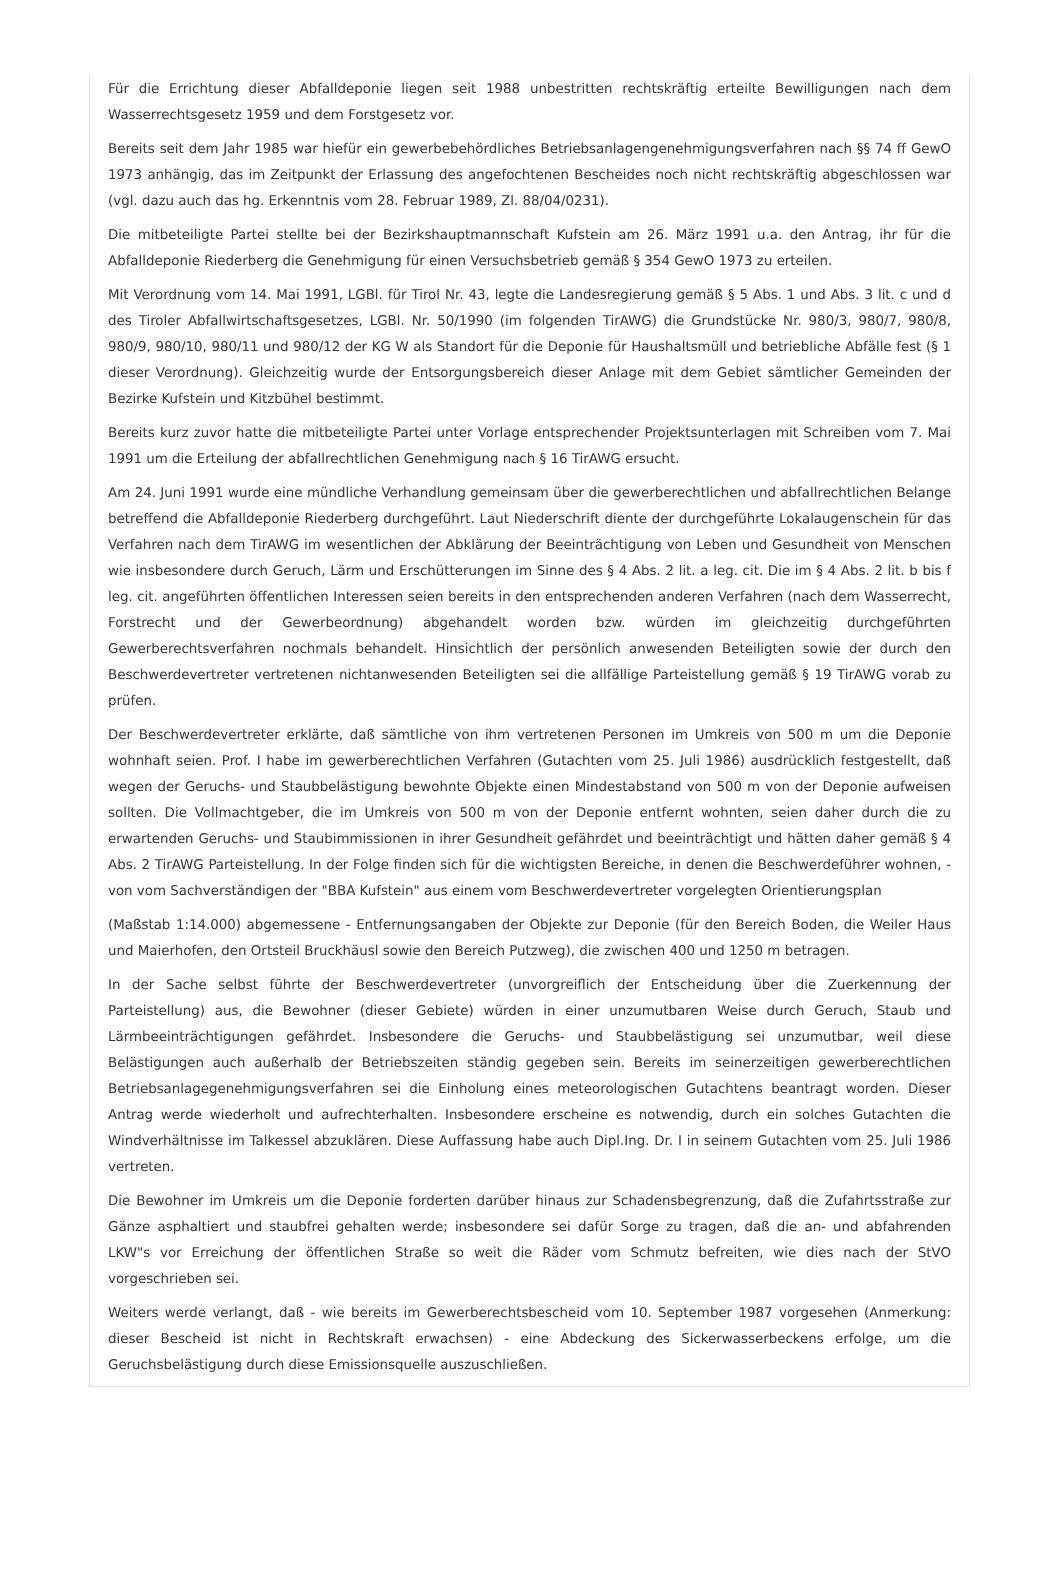Für die Errichtung dieser Abfalldeponie liegen seit 1988 unbestritten rechtskräftig erteilte Bewilligungen nach dem Wasserrechtsgesetz 1959 und dem Forstgesetz vor.
Bereits seit dem Jahr 1985 war hiefür ein gewerbebehördliches Betriebsanlagengenehmigungsverfahren nach §§ 74 ff GewO 1973 anhängig, das im Zeitpunkt der Erlassung des angefochtenen Bescheides noch nicht rechtskräftig abgeschlossen war (vgl. dazu auch das hg. Erkenntnis vom 28. Februar 1989, Zl. 88/04/0231).
Die mitbeteiligte Partei stellte bei der Bezirkshauptmannschaft Kufstein am 26. März 1991 u.a. den Antrag, ihr für die Abfalldeponie Riederberg die Genehmigung für einen Versuchsbetrieb gemäß § 354 GewO 1973 zu erteilen.
Mit Verordnung vom 14. Mai 1991, LGBl. für Tirol Nr. 43, legte die Landesregierung gemäß § 5 Abs. 1 und Abs. 3 lit. c und d des Tiroler Abfallwirtschaftsgesetzes, LGBl. Nr. 50/1990 (im folgenden TirAWG) die Grundstücke Nr. 980/3, 980/7, 980/8, 980/9, 980/10, 980/11 und 980/12 der KG W als Standort für die Deponie für Haushaltsmüll und betriebliche Abfälle fest (§ 1 dieser Verordnung). Gleichzeitig wurde der Entsorgungsbereich dieser Anlage mit dem Gebiet sämtlicher Gemeinden der Bezirke Kufstein und Kitzbühel bestimmt.
Bereits kurz zuvor hatte die mitbeteiligte Partei unter Vorlage entsprechender Projektsunterlagen mit Schreiben vom 7. Mai 1991 um die Erteilung der abfallrechtlichen Genehmigung nach § 16 TirAWG ersucht.
Am 24. Juni 1991 wurde eine mündliche Verhandlung gemeinsam über die gewerberechtlichen und abfallrechtlichen Belange betreffend die Abfalldeponie Riederberg durchgeführt. Laut Niederschrift diente der durchgeführte Lokalaugenschein für das Verfahren nach dem TirAWG im wesentlichen der Abklärung der Beeinträchtigung von Leben und Gesundheit von Menschen wie insbesondere durch Geruch, Lärm und Erschütterungen im Sinne des § 4 Abs. 2 lit. a leg. cit. Die im § 4 Abs. 2 lit. b bis f leg. cit. angeführten öffentlichen Interessen seien bereits in den entsprechenden anderen Verfahren (nach dem Wasserrecht, Forstrecht und der Gewerbeordnung) abgehandelt worden bzw. würden im gleichzeitig durchgeführten Gewerberechtsverfahren nochmals behandelt. Hinsichtlich der persönlich anwesenden Beteiligten sowie der durch den Beschwerdevertreter vertretenen nichtanwesenden Beteiligten sei die allfällige Parteistellung gemäß § 19 TirAWG vorab zu prüfen.
Der Beschwerdevertreter erklärte, daß sämtliche von ihm vertretenen Personen im Umkreis von 500 m um die Deponie wohnhaft seien. Prof. I habe im gewerberechtlichen Verfahren (Gutachten vom 25. Juli 1986) ausdrücklich festgestellt, daß wegen der Geruchs- und Staubbelästigung bewohnte Objekte einen Mindestabstand von 500 m von der Deponie aufweisen sollten. Die Vollmachtgeber, die im Umkreis von 500 m von der Deponie entfernt wohnten, seien daher durch die zu erwartenden Geruchs- und Staubimmissionen in ihrer Gesundheit gefährdet und beeinträchtigt und hätten daher gemäß § 4 Abs. 2 TirAWG Parteistellung. In der Folge finden sich für die wichtigsten Bereiche, in denen die Beschwerdeführer wohnen, - von vom Sachverständigen der "BBA Kufstein" aus einem vom Beschwerdevertreter vorgelegten Orientierungsplan
(Maßstab 1:14.000) abgemessene - Entfernungsangaben der Objekte zur Deponie (für den Bereich Boden, die Weiler Haus und Maierhofen, den Ortsteil Bruckhäusl sowie den Bereich Putzweg), die zwischen 400 und 1250 m betragen.
In der Sache selbst führte der Beschwerdevertreter (unvorgreiflich der Entscheidung über die Zuerkennung der Parteistellung) aus, die Bewohner (dieser Gebiete) würden in einer unzumutbaren Weise durch Geruch, Staub und Lärmbeeinträchtigungen gefährdet. Insbesondere die Geruchs- und Staubbelästigung sei unzumutbar, weil diese Belästigungen auch außerhalb der Betriebszeiten ständig gegeben sein. Bereits im seinerzeitigen gewerberechtlichen Betriebsanlagegenehmigungsverfahren sei die Einholung eines meteorologischen Gutachtens beantragt worden. Dieser Antrag werde wiederholt und aufrechterhalten. Insbesondere erscheine es notwendig, durch ein solches Gutachten die Windverhältnisse im Talkessel abzuklären. Diese Auffassung habe auch Dipl.Ing. Dr. I in seinem Gutachten vom 25. Juli 1986 vertreten.
Die Bewohner im Umkreis um die Deponie forderten darüber hinaus zur Schadensbegrenzung, daß die Zufahrtsstraße zur Gänze asphaltiert und staubfrei gehalten werde; insbesondere sei dafür Sorge zu tragen, daß die an- und abfahrenden LKW"s vor Erreichung der öffentlichen Straße so weit die Räder vom Schmutz befreiten, wie dies nach der StVO vorgeschrieben sei.
Weiters werde verlangt, daß - wie bereits im Gewerberechtsbescheid vom 10. September 1987 vorgesehen (Anmerkung: dieser Bescheid ist nicht in Rechtskraft erwachsen) - eine Abdeckung des Sickerwasserbeckens erfolge, um die Geruchsbelästigung durch diese Emissionsquelle auszuschließen.